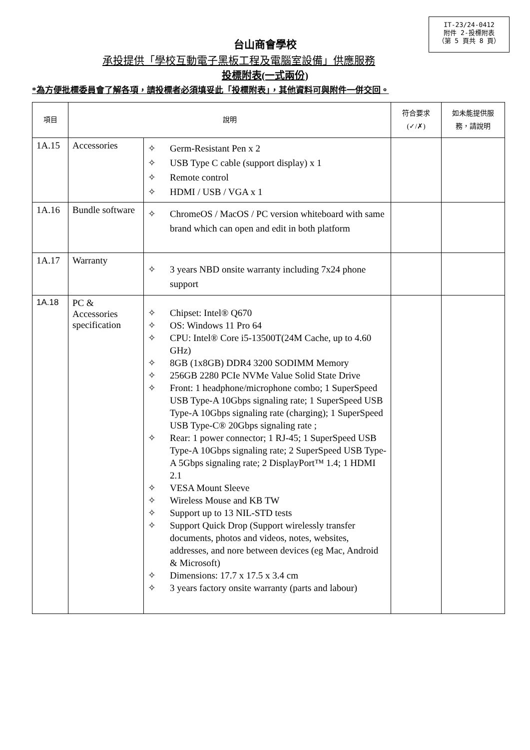IT-23/24-0412
附件 2-投標附表
（第 5 頁共 8 頁）
台山商會學校
承投提供「學校互動電子黑板工程及電腦室設備」供應服務
投標附表(一式兩份)
*為方便批標委員會了解各項，請投標者必須填妥此「投標附表」，其他資料可與附件一併交回。
| 項目 | 說明 | | 符合要求 (✓/✗) | 如未能提供服務，請說明 |
| --- | --- | --- | --- | --- |
| 1A.15 | Accessories | ✧ Germ-Resistant Pen x 2 ✧ USB Type C cable (support display) x 1 ✧ Remote control ✧ HDMI / USB / VGA x 1 | | |
| 1A.16 | Bundle software | ✧ ChromeOS / MacOS / PC version whiteboard with same brand which can open and edit in both platform | | |
| 1A.17 | Warranty | ✧ 3 years NBD onsite warranty including 7x24 phone support | | |
| 1A.18 | PC & Accessories specification | ✧ Chipset: Intel® Q670 ✧ OS: Windows 11 Pro 64 ✧ CPU: Intel® Core i5-13500T(24M Cache, up to 4.60 GHz) ✧ 8GB (1x8GB) DDR4 3200 SODIMM Memory ✧ 256GB 2280 PCIe NVMe Value Solid State Drive ✧ Front: 1 headphone/microphone combo; 1 SuperSpeed USB Type-A 10Gbps signaling rate; 1 SuperSpeed USB Type-A 10Gbps signaling rate (charging); 1 SuperSpeed USB Type-C® 20Gbps signaling rate ; ✧ Rear: 1 power connector; 1 RJ-45; 1 SuperSpeed USB Type-A 10Gbps signaling rate; 2 SuperSpeed USB Type-A 5Gbps signaling rate; 2 DisplayPort™ 1.4; 1 HDMI 2.1 ✧ VESA Mount Sleeve ✧ Wireless Mouse and KB TW ✧ Support up to 13 NIL-STD tests ✧ Support Quick Drop (Support wirelessly transfer documents, photos and videos, notes, websites, addresses, and nore between devices (eg Mac, Android & Microsoft) ✧ Dimensions: 17.7 x 17.5 x 3.4 cm ✧ 3 years factory onsite warranty (parts and labour) | | |